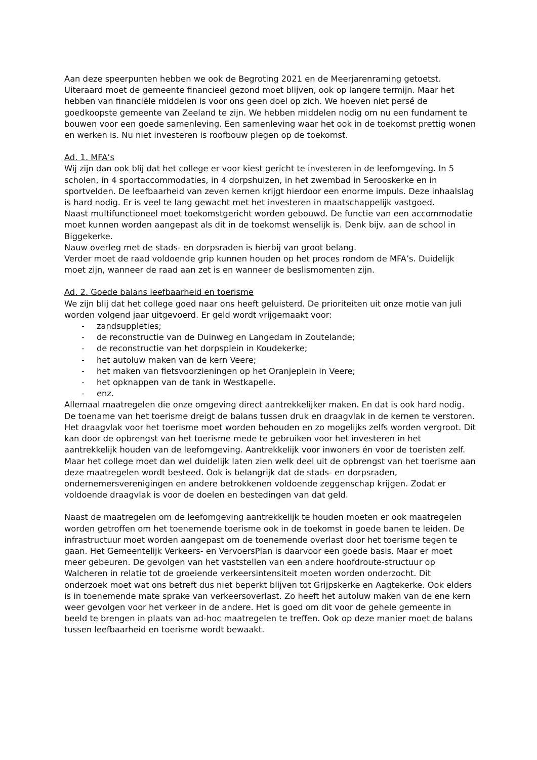Aan deze speerpunten hebben we ook de Begroting 2021 en de Meerjarenraming getoetst. Uiteraard moet de gemeente financieel gezond moet blijven, ook op langere termijn. Maar het hebben van financiële middelen is voor ons geen doel op zich. We hoeven niet persé de goedkoopste gemeente van Zeeland te zijn. We hebben middelen nodig om nu een fundament te bouwen voor een goede samenleving. Een samenleving waar het ook in de toekomst prettig wonen en werken is. Nu niet investeren is roofbouw plegen op de toekomst.
Ad. 1. MFA’s
Wij zijn dan ook blij dat het college er voor kiest gericht te investeren in de leefomgeving. In 5 scholen, in 4 sportaccommodaties, in 4 dorpshuizen, in het zwembad in Serooskerke en in sportvelden. De leefbaarheid van zeven kernen krijgt hierdoor een enorme impuls. Deze inhaalslag is hard nodig. Er is veel te lang gewacht met het investeren in maatschappelijk vastgoed.
Naast multifunctioneel moet toekomstgericht worden gebouwd. De functie van een accommodatie moet kunnen worden aangepast als dit in de toekomst wenselijk is. Denk bijv. aan de school in Biggekerke.
Nauw overleg met de stads- en dorpsraden is hierbij van groot belang.
Verder moet de raad voldoende grip kunnen houden op het proces rondom de MFA’s. Duidelijk moet zijn, wanneer de raad aan zet is en wanneer de beslismomenten zijn.
Ad. 2. Goede balans leefbaarheid en toerisme
We zijn blij dat het college goed naar ons heeft geluisterd. De prioriteiten uit onze motie van juli worden volgend jaar uitgevoerd. Er geld wordt vrijgemaakt voor:
- zandsuppleties;
- de reconstructie van de Duinweg en Langedam in Zoutelande;
- de reconstructie van het dorpsplein in Koudekerke;
- het autoluw maken van de kern Veere;
- het maken van fietsvoorzieningen op het Oranjeplein in Veere;
- het opknappen van de tank in Westkapelle.
- enz.
Allemaal maatregelen die onze omgeving direct aantrekkelijker maken. En dat is ook hard nodig. De toename van het toerisme dreigt de balans tussen druk en draagvlak in de kernen te verstoren. Het draagvlak voor het toerisme moet worden behouden en zo mogelijks zelfs worden vergroot. Dit kan door de opbrengst van het toerisme mede te gebruiken voor het investeren in het aantrekkelijk houden van de leefomgeving. Aantrekkelijk voor inwoners én voor de toeristen zelf. Maar het college moet dan wel duidelijk laten zien welk deel uit de opbrengst van het toerisme aan deze maatregelen wordt besteed. Ook is belangrijk dat de stads- en dorpsraden, ondernemersverenigingen en andere betrokkenen voldoende zeggenschap krijgen. Zodat er voldoende draagvlak is voor de doelen en bestedingen van dat geld.
Naast de maatregelen om de leefomgeving aantrekkelijk te houden moeten er ook maatregelen worden getroffen om het toenemende toerisme ook in de toekomst in goede banen te leiden. De infrastructuur moet worden aangepast om de toenemende overlast door het toerisme tegen te gaan. Het Gemeentelijk Verkeers- en VervoersPlan is daarvoor een goede basis. Maar er moet meer gebeuren. De gevolgen van het vaststellen van een andere hoofdroute-structuur op Walcheren in relatie tot de groeiende verkeersintensiteit moeten worden onderzocht. Dit onderzoek moet wat ons betreft dus niet beperkt blijven tot Grijpskerke en Aagtekerke. Ook elders is in toenemende mate sprake van verkeersoverlast. Zo heeft het autoluw maken van de ene kern weer gevolgen voor het verkeer in de andere. Het is goed om dit voor de gehele gemeente in beeld te brengen in plaats van ad-hoc maatregelen te treffen. Ook op deze manier moet de balans tussen leefbaarheid en toerisme wordt bewaakt.